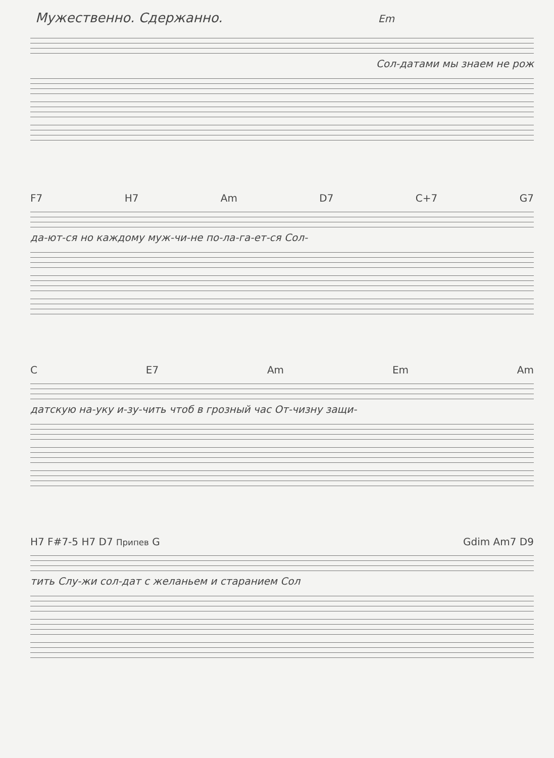Мужественно. Сдержанно. Em
Сол-датами мы знаем не рож
F7 H7 Am D7 C+7 G7
да-ют-ся но каждому муж-чи-не по-ла-га-ет-ся Сол-
C E7 Am Em Am
датскую на-уку и-зу-чить чтоб в грозный час От-чизну защи-
H7 F#7-5 H7 D7 Припев G Gdim Am7 D9
тить Слу-жи сол-дат с желаньем и старанием Сол